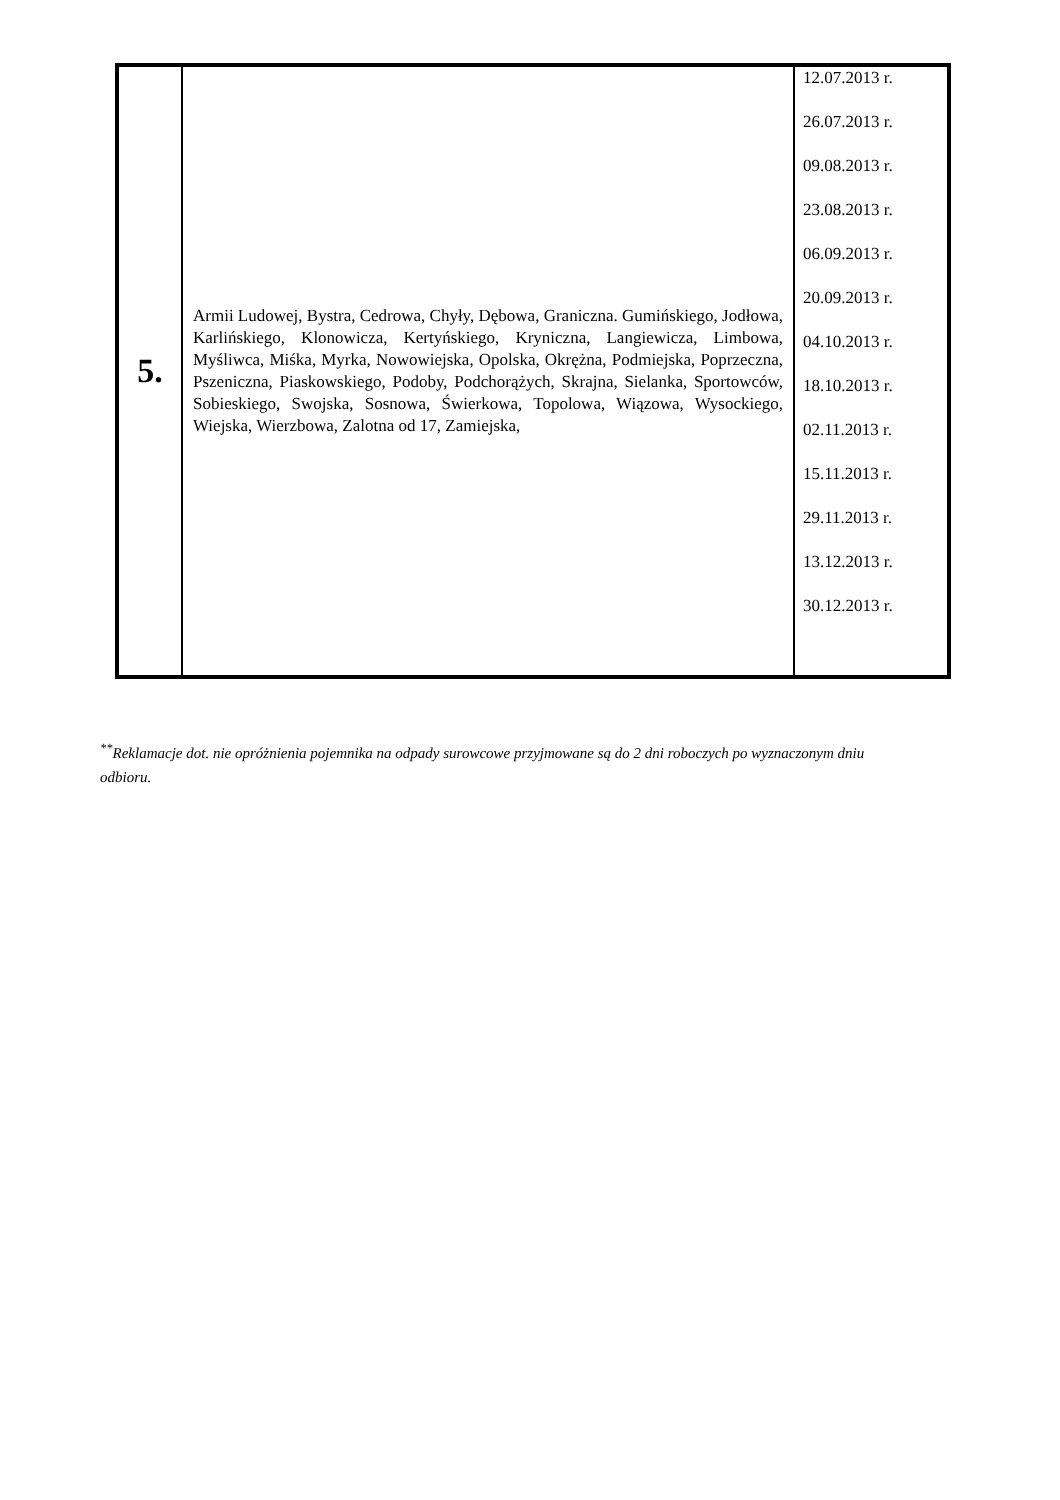| 5. | Armii Ludowej, Bystra, Cedrowa, Chyły, Dębowa, Graniczna. Gumińskiego, Jodłowa, Karlińskiego, Klonowicza, Kertyńskiego, Kryniczna, Langiewicza, Limbowa, Myśliwca, Miśka, Myrka, Nowowiejska, Opolska, Okrężna, Podmiejska, Poprzeczna, Pszeniczna, Piaskowskiego, Podoby, Podchorążych, Skrajna, Sielanka, Sportowców, Sobieskiego, Swojska, Sosnowa, Świerkowa, Topolowa, Wiązowa, Wysockiego, Wiejska, Wierzbowa, Zalotna od 17, Zamiejska, | 12.07.2013 r. 26.07.2013 r. 09.08.2013 r. 23.08.2013 r. 06.09.2013 r. 20.09.2013 r. 04.10.2013 r. 18.10.2013 r. 02.11.2013 r. 15.11.2013 r. 29.11.2013 r. 13.12.2013 r. 30.12.2013 r. |
<sup>**</sup> Reklamacje dot. nie opróżnienia pojemnika na odpady surowcowe przyjmowane są do 2 dni roboczych po wyznaczonym dniu odbioru.